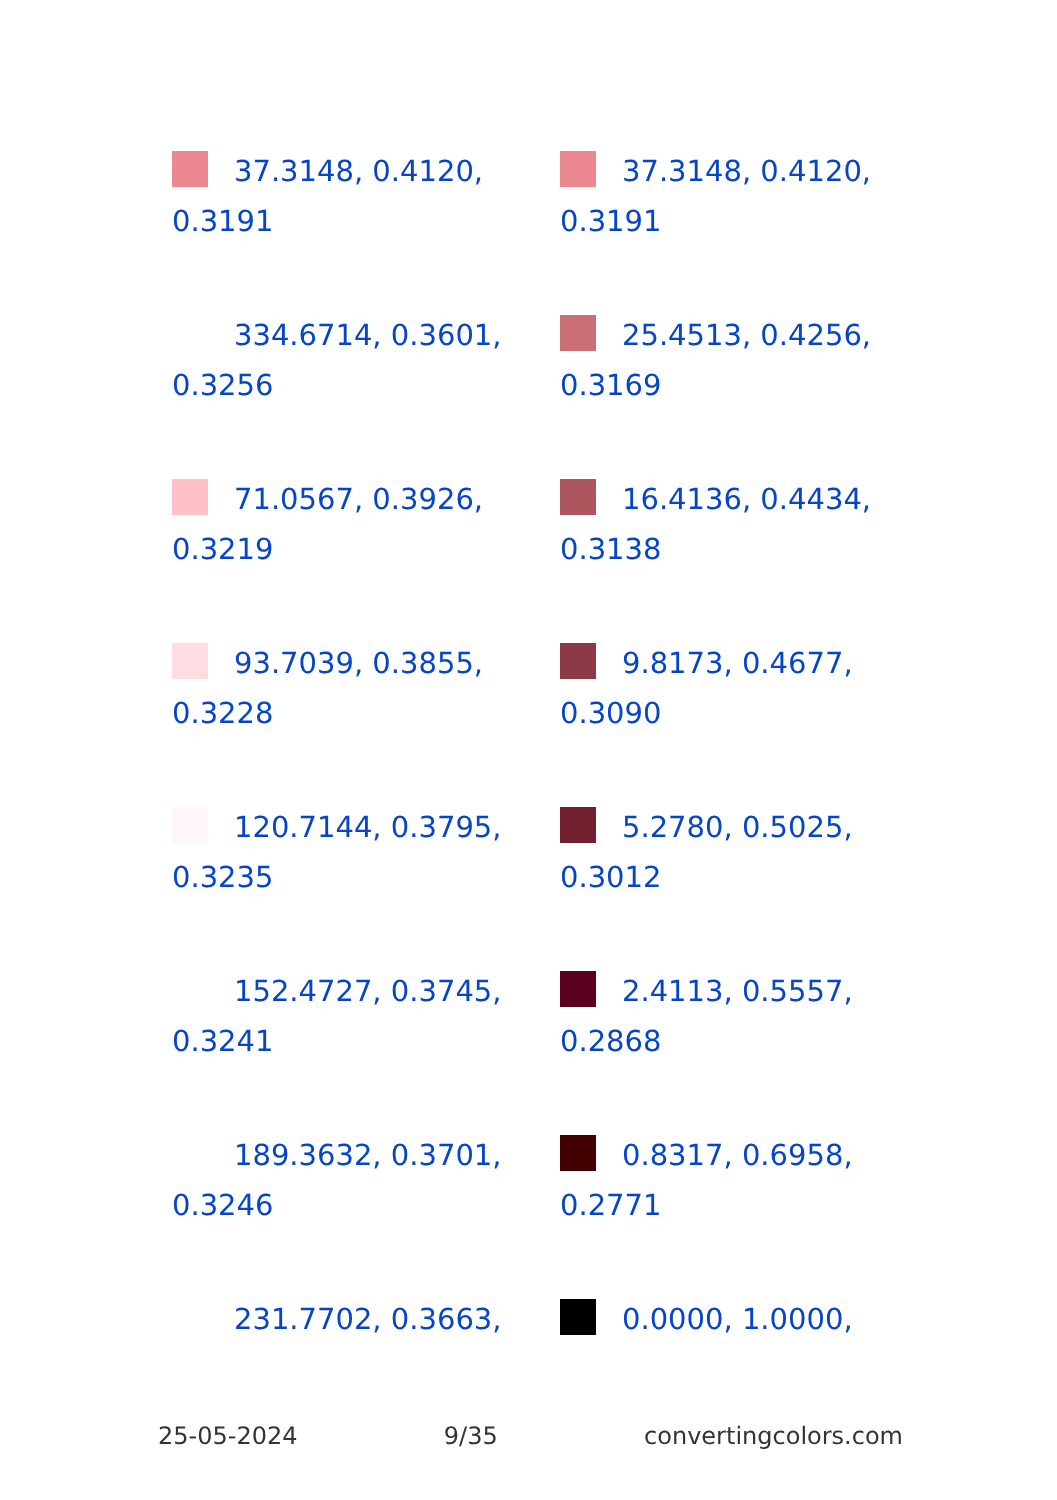37.3148, 0.4120, 0.3191
37.3148, 0.4120, 0.3191
334.6714, 0.3601, 0.3256
25.4513, 0.4256, 0.3169
71.0567, 0.3926, 0.3219
16.4136, 0.4434, 0.3138
93.7039, 0.3855, 0.3228
9.8173, 0.4677, 0.3090
120.7144, 0.3795, 0.3235
5.2780, 0.5025, 0.3012
152.4727, 0.3745, 0.3241
2.4113, 0.5557, 0.2868
189.3632, 0.3701, 0.3246
0.8317, 0.6958, 0.2771
231.7702, 0.3663,
0.0000, 1.0000,
25-05-2024 9/35 convertingcolors.com